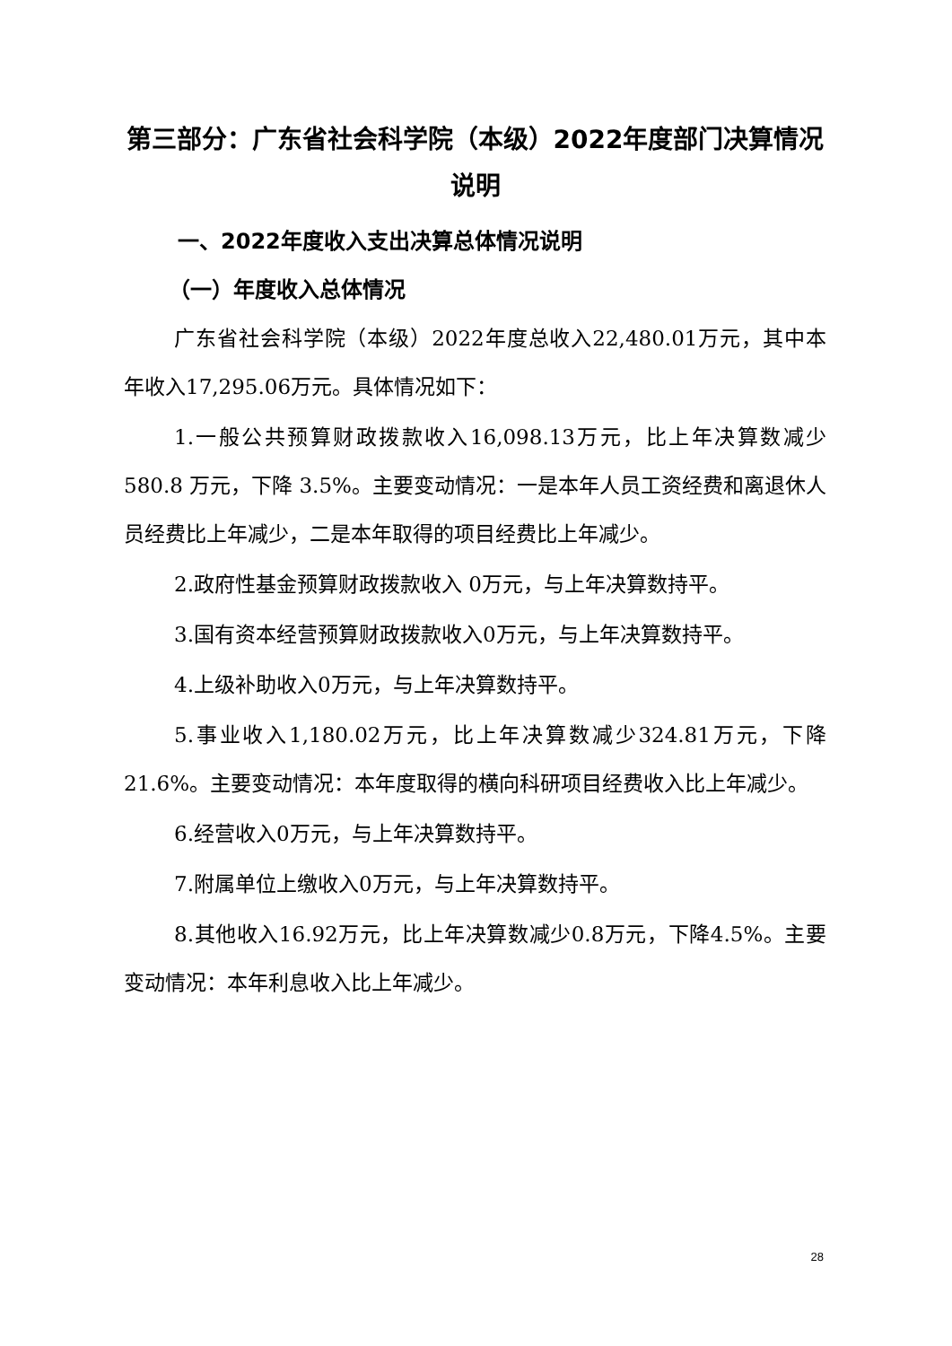第三部分：广东省社会科学院（本级）2022年度部门决算情况说明
一、2022年度收入支出决算总体情况说明
（一）年度收入总体情况
广东省社会科学院（本级）2022年度总收入22,480.01万元，其中本年收入17,295.06万元。具体情况如下：
1.一般公共预算财政拨款收入16,098.13万元，比上年决算数减少 580.8 万元，下降 3.5%。主要变动情况：一是本年人员工资经费和离退休人员经费比上年减少，二是本年取得的项目经费比上年减少。
2.政府性基金预算财政拨款收入 0万元，与上年决算数持平。
3.国有资本经营预算财政拨款收入0万元，与上年决算数持平。
4.上级补助收入0万元，与上年决算数持平。
5.事业收入1,180.02万元，比上年决算数减少324.81万元，下降21.6%。主要变动情况：本年度取得的横向科研项目经费收入比上年减少。
6.经营收入0万元，与上年决算数持平。
7.附属单位上缴收入0万元，与上年决算数持平。
8.其他收入16.92万元，比上年决算数减少0.8万元，下降4.5%。主要变动情况：本年利息收入比上年减少。
28